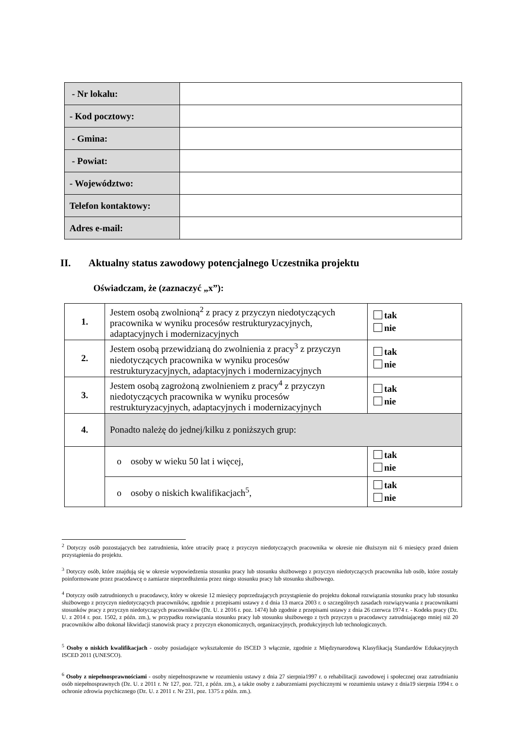| - Nr lokalu: | |
| - Kod pocztowy: | |
| - Gmina: | |
| - Powiat: | |
| - Województwo: | |
| Telefon kontaktowy: | |
| Adres e-mail: | |
II. Aktualny status zawodowy potencjalnego Uczestnika projektu
Oświadczam, że (zaznaczyć „x”):
| 1. | Jestem osobą zwolnioną<sup>2</sup> z pracy z przyczyn niedotyczących pracownika w wyniku procesów restrukturyzacyjnych, adaptacyjnych i modernizacyjnych | tak nie |
| 2. | Jestem osobą przewidzianą do zwolnienia z pracy<sup>3</sup> z przyczyn niedotyczących pracownika w wyniku procesów restrukturyzacyjnych, adaptacyjnych i modernizacyjnych | tak nie |
| 3. | Jestem osobą zagrożoną zwolnieniem z pracy<sup>4</sup> z przyczyn niedotyczących pracownika w wyniku procesów restrukturyzacyjnych, adaptacyjnych i modernizacyjnych | tak nie |
| 4. | Ponadto należę do jednej/kilku z poniższych grup: | |
| | o osoby w wieku 50 lat i więcej, | tak nie |
| | o osoby o niskich kwalifikacjach<sup>5</sup>, | tak nie |
<sup>2</sup> Dotyczy osób pozostających bez zatrudnienia, które utraciły pracę z przyczyn niedotyczących pracownika w okresie nie dłuższym niż 6 miesięcy przed dniem przystąpienia do projektu.
<sup>3</sup> Dotyczy osób, które znajdują się w okresie wypowiedzenia stosunku pracy lub stosunku służbowego z przyczyn niedotyczących pracownika lub osób, które zostały poinformowane przez pracodawcę o zamiarze nieprzedłużenia przez niego stosunku pracy lub stosunku służbowego.
<sup>4</sup> Dotyczy osób zatrudnionych u pracodawcy, który w okresie 12 miesięcy poprzedzających przystąpienie do projektu dokonał rozwiązania stosunku pracy lub stosunku służbowego z przyczyn niedotyczących pracowników, zgodnie z przepisami ustawy z d dnia 13 marca 2003 r. o szczególnych zasadach rozwiązywania z pracownikami stosunków pracy z przyczyn niedotyczących pracowników (Dz. U. z 2016 r. poz. 1474) lub zgodnie z przepisami ustawy z dnia 26 czerwca 1974 r. - Kodeks pracy (Dz. U. z 2014 r. poz. 1502, z późn. zm.), w przypadku rozwiązania stosunku pracy lub stosunku służbowego z tych przyczyn u pracodawcy zatrudniającego mniej niż 20 pracowników albo dokonał likwidacji stanowisk pracy z przyczyn ekonomicznych, organizacyjnych, produkcyjnych lub technologicznych.
<sup>5</sup> Osoby o niskich kwalifikacjach - osoby posiadające wykształcenie do ISCED 3 włącznie, zgodnie z Międzynarodową Klasyfikacją Standardów Edukacyjnych ISCED 2011 (UNESCO).
<sup>6</sup> Osoby z niepełnosprawnościami - osoby niepełnosprawne w rozumieniu ustawy z dnia 27 sierpnia1997 r. o rehabilitacji zawodowej i społecznej oraz zatrudnianiu osób niepełnosprawnych (Dz. U. z 2011 r. Nr 127, poz. 721, z późn. zm.), a także osoby z zaburzeniami psychicznymi w rozumieniu ustawy z dnia19 sierpnia 1994 r. o ochronie zdrowia psychicznego (Dz. U. z 2011 r. Nr 231, poz. 1375 z późn. zm.).